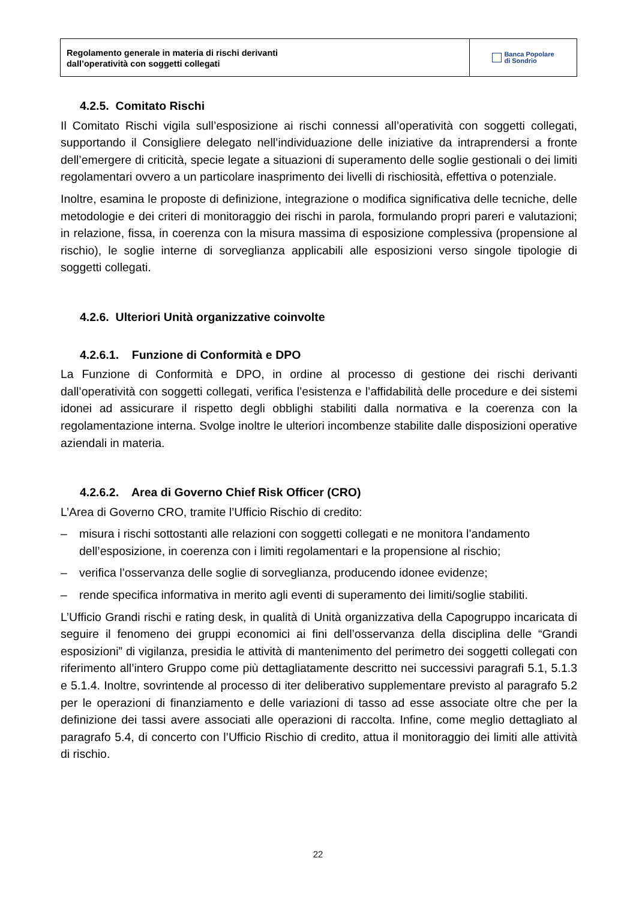Regolamento generale in materia di rischi derivanti
dall’operatività con soggetti collegati
Banca Popolare
di Sondrio
4.2.5. Comitato Rischi
Il Comitato Rischi vigila sull’esposizione ai rischi connessi all’operatività con soggetti collegati, supportando il Consigliere delegato nell’individuazione delle iniziative da intraprendersi a fronte dell’emergere di criticità, specie legate a situazioni di superamento delle soglie gestionali o dei limiti regolamentari ovvero a un particolare inasprimento dei livelli di rischiosità, effettiva o potenziale.
Inoltre, esamina le proposte di definizione, integrazione o modifica significativa delle tecniche, delle metodologie e dei criteri di monitoraggio dei rischi in parola, formulando propri pareri e valutazioni; in relazione, fissa, in coerenza con la misura massima di esposizione complessiva (propensione al rischio), le soglie interne di sorveglianza applicabili alle esposizioni verso singole tipologie di soggetti collegati.
4.2.6. Ulteriori Unità organizzative coinvolte
4.2.6.1. Funzione di Conformità e DPO
La Funzione di Conformità e DPO, in ordine al processo di gestione dei rischi derivanti dall’operatività con soggetti collegati, verifica l’esistenza e l’affidabilità delle procedure e dei sistemi idonei ad assicurare il rispetto degli obblighi stabiliti dalla normativa e la coerenza con la regolamentazione interna. Svolge inoltre le ulteriori incombenze stabilite dalle disposizioni operative aziendali in materia.
4.2.6.2. Area di Governo Chief Risk Officer (CRO)
L’Area di Governo CRO, tramite l’Ufficio Rischio di credito:
– misura i rischi sottostanti alle relazioni con soggetti collegati e ne monitora l’andamento dell’esposizione, in coerenza con i limiti regolamentari e la propensione al rischio;
– verifica l’osservanza delle soglie di sorveglianza, producendo idonee evidenze;
– rende specifica informativa in merito agli eventi di superamento dei limiti/soglie stabiliti.
L’Ufficio Grandi rischi e rating desk, in qualità di Unità organizzativa della Capogruppo incaricata di seguire il fenomeno dei gruppi economici ai fini dell’osservanza della disciplina delle “Grandi esposizioni” di vigilanza, presidia le attività di mantenimento del perimetro dei soggetti collegati con riferimento all’intero Gruppo come più dettagliatamente descritto nei successivi paragrafi 5.1, 5.1.3 e 5.1.4. Inoltre, sovrintende al processo di iter deliberativo supplementare previsto al paragrafo 5.2 per le operazioni di finanziamento e delle variazioni di tasso ad esse associate oltre che per la definizione dei tassi avere associati alle operazioni di raccolta. Infine, come meglio dettagliato al paragrafo 5.4, di concerto con l’Ufficio Rischio di credito, attua il monitoraggio dei limiti alle attività di rischio.
22